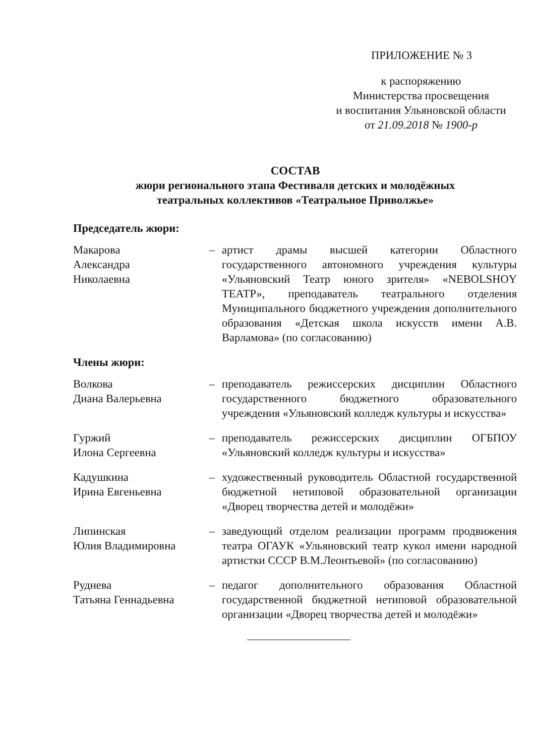ПРИЛОЖЕНИЕ № 3
к распоряжению
Министерства просвещения
и воспитания Ульяновской области
от 21.09.2018 № 1900-р
СОСТАВ
жюри регионального этапа Фестиваля детских и молодёжных
театральных коллективов «Театральное Приволжье»
Председатель жюри:
Макарова
Александра
Николаевна
– артист драмы высшей категории Областного государственного автономного учреждения культуры «Ульяновский Театр юного зрителя» «NEBOLSHOY ТЕАТР», преподаватель театрального отделения Муниципального бюджетного учреждения дополнительного образования «Детская школа искусств имени А.В. Варламова» (по согласованию)
Члены жюри:
Волкова
Диана Валерьевна
– преподаватель режиссерских дисциплин Областного государственного бюджетного образовательного учреждения «Ульяновский колледж культуры и искусства»
Гуржий
Илона Сергеевна
– преподаватель режиссерских дисциплин ОГБПОУ «Ульяновский колледж культуры и искусства»
Кадушкина
Ирина Евгеньевна
– художественный руководитель Областной государственной бюджетной нетиповой образовательной организации «Дворец творчества детей и молодёжи»
Липинская
Юлия Владимировна
– заведующий отделом реализации программ продвижения театра ОГАУК «Ульяновский театр кукол имени народной артистки СССР В.М.Леонтьевой» (по согласованию)
Руднева
Татьяна Геннадьевна
– педагог дополнительного образования Областной государственной бюджетной нетиповой образовательной организации «Дворец творчества детей и молодёжи»